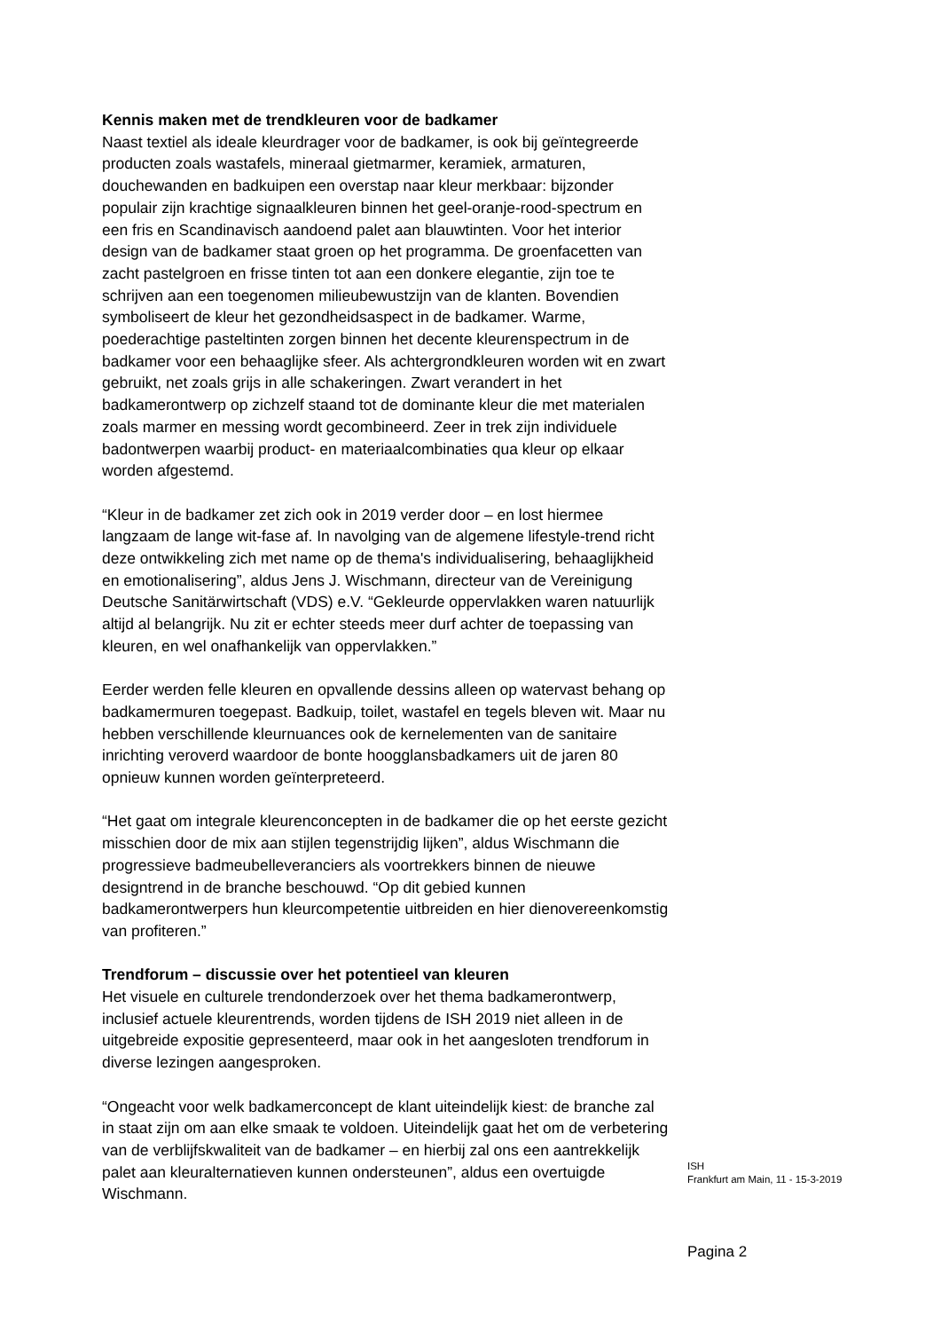Kennis maken met de trendkleuren voor de badkamer
Naast textiel als ideale kleurdrager voor de badkamer, is ook bij geïntegreerde producten zoals wastafels, mineraal gietmarmer, keramiek, armaturen, douchewanden en badkuipen een overstap naar kleur merkbaar: bijzonder populair zijn krachtige signaalkleuren binnen het geel-oranje-rood-spectrum en een fris en Scandinavisch aandoend palet aan blauwtinten. Voor het interior design van de badkamer staat groen op het programma. De groenfacetten van zacht pastelgroen en frisse tinten tot aan een donkere elegantie, zijn toe te schrijven aan een toegenomen milieubewustzijn van de klanten. Bovendien symboliseert de kleur het gezondheidsaspect in de badkamer. Warme, poederachtige pasteltinten zorgen binnen het decente kleurenspectrum in de badkamer voor een behaaglijke sfeer. Als achtergrondkleuren worden wit en zwart gebruikt, net zoals grijs in alle schakeringen. Zwart verandert in het badkamerontwerp op zichzelf staand tot de dominante kleur die met materialen zoals marmer en messing wordt gecombineerd. Zeer in trek zijn individuele badontwerpen waarbij product- en materiaalcombinaties qua kleur op elkaar worden afgestemd.
“Kleur in de badkamer zet zich ook in 2019 verder door – en lost hiermee langzaam de lange wit-fase af. In navolging van de algemene lifestyle-trend richt deze ontwikkeling zich met name op de thema's individualisering, behaaglijkheid en emotionalisering”, aldus Jens J. Wischmann, directeur van de Vereinigung Deutsche Sanitärwirtschaft (VDS) e.V. “Gekleurde oppervlakken waren natuurlijk altijd al belangrijk. Nu zit er echter steeds meer durf achter de toepassing van kleuren, en wel onafhankelijk van oppervlakken.”
Eerder werden felle kleuren en opvallende dessins alleen op watervast behang op badkamermuren toegepast. Badkuip, toilet, wastafel en tegels bleven wit. Maar nu hebben verschillende kleurnuances ook de kernelementen van de sanitaire inrichting veroverd waardoor de bonte hoogglansbadkamers uit de jaren 80 opnieuw kunnen worden geïnterpreteerd.
“Het gaat om integrale kleurenconcepten in de badkamer die op het eerste gezicht misschien door de mix aan stijlen tegenstrijdig lijken”, aldus Wischmann die progressieve badmeubelleveranciers als voortrekkers binnen de nieuwe designtrend in de branche beschouwd. “Op dit gebied kunnen badkamerontwerpers hun kleurcompetentie uitbreiden en hier dienovereenkomstig van profiteren.”
Trendforum – discussie over het potentieel van kleuren
Het visuele en culturele trendonderzoek over het thema badkamerontwerp, inclusief actuele kleurentrends, worden tijdens de ISH 2019 niet alleen in de uitgebreide expositie gepresenteerd, maar ook in het aangesloten trendforum in diverse lezingen aangesproken.
“Ongeacht voor welk badkamerconcept de klant uiteindelijk kiest: de branche zal in staat zijn om aan elke smaak te voldoen. Uiteindelijk gaat het om de verbetering van de verblijfskwaliteit van de badkamer – en hierbij zal ons een aantrekkelijk palet aan kleuralternatieven kunnen ondersteunen”, aldus een overtuigde Wischmann.
ISH
Frankfurt am Main, 11 - 15-3-2019
Pagina 2